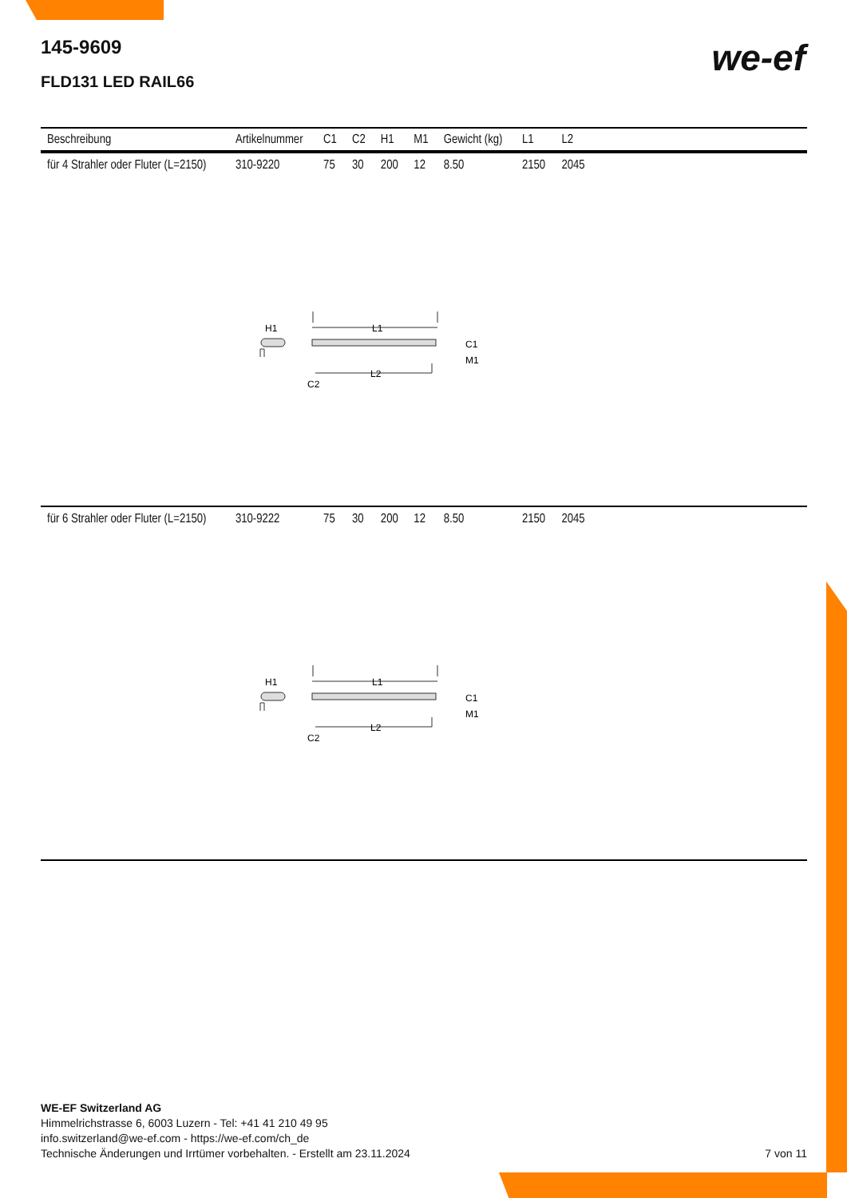145-9609
FLD131 LED RAIL66
we-ef
| Beschreibung | Artikelnummer | C1 | C2 | H1 | M1 | Gewicht (kg) | L1 | L2 | |
| --- | --- | --- | --- | --- | --- | --- | --- | --- | --- |
| für 4 Strahler oder Fluter (L=2150) | 310-9220 | 75 | 30 | 200 | 12 | 8.50 | 2150 | 2045 | |
| L1 H1 C1 M1 L2 C2 | | | | | | | | | |
| für 6 Strahler oder Fluter (L=2150) | 310-9222 | 75 | 30 | 200 | 12 | 8.50 | 2150 | 2045 | |
| L1 H1 C1 M1 L2 C2 | | | | | | | | | |
WE-EF Switzerland AG
Himmelrichstrasse 6, 6003 Luzern - Tel: +41 41 210 49 95
info.switzerland@we-ef.com - https://we-ef.com/ch_de
Technische Änderungen und Irrtümer vorbehalten. - Erstellt am 23.11.2024
7 von 11